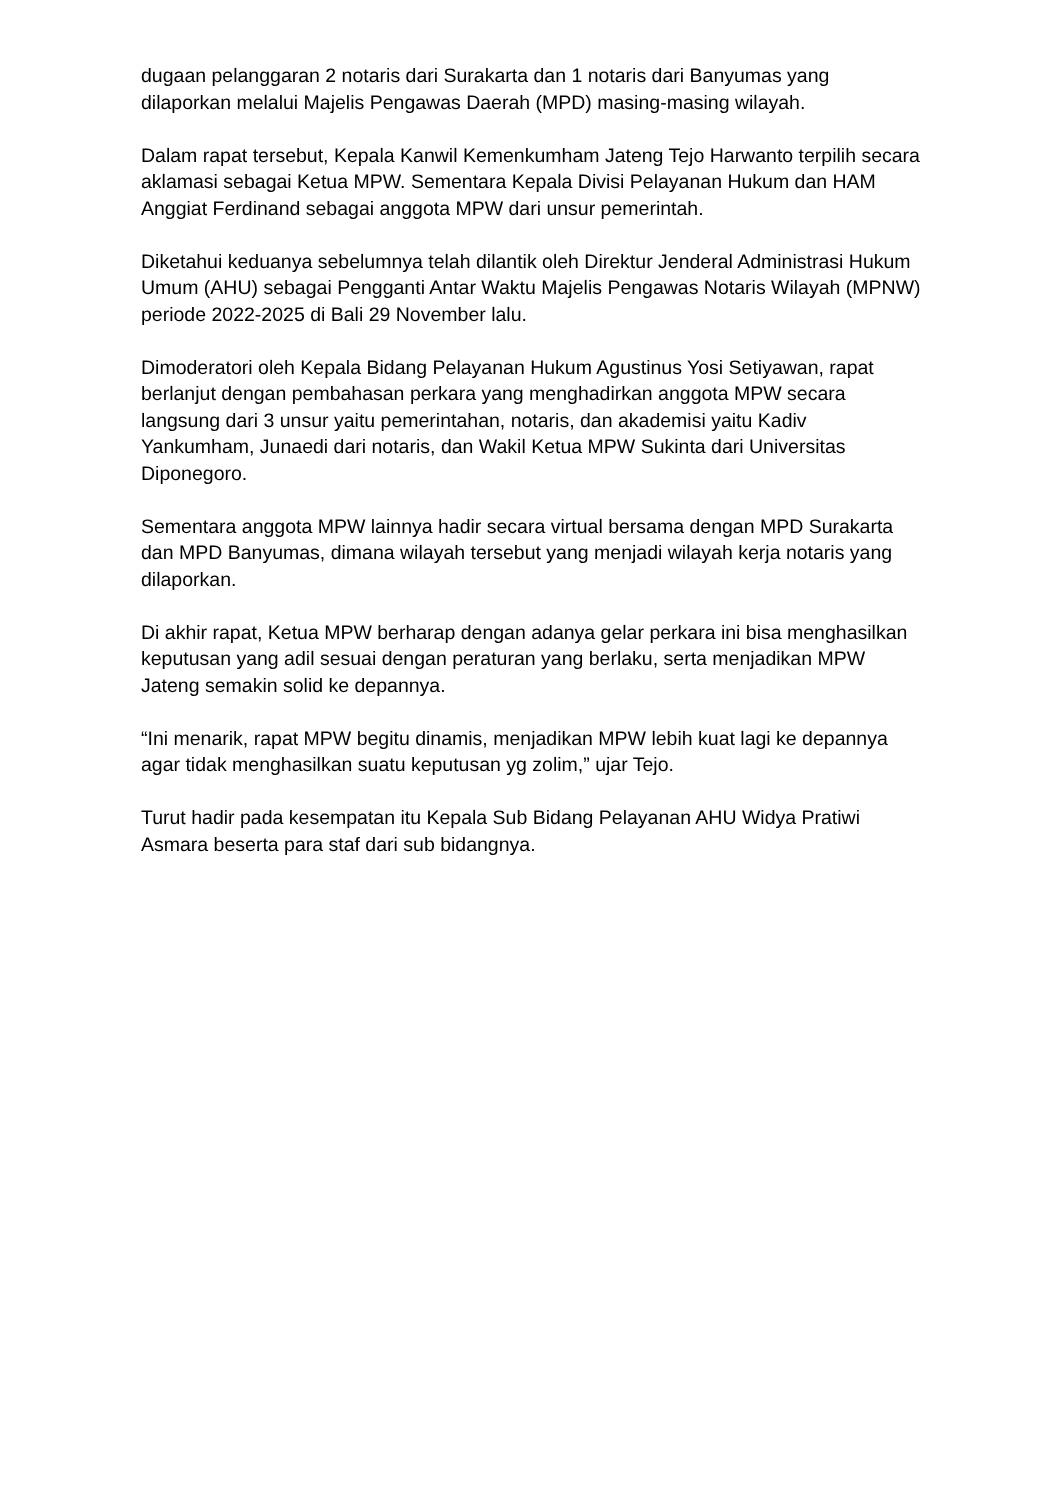dugaan pelanggaran 2 notaris dari Surakarta dan 1 notaris dari Banyumas yang dilaporkan melalui Majelis Pengawas Daerah (MPD) masing-masing wilayah.
Dalam rapat tersebut, Kepala Kanwil Kemenkumham Jateng Tejo Harwanto terpilih secara aklamasi sebagai Ketua MPW. Sementara Kepala Divisi Pelayanan Hukum dan HAM Anggiat Ferdinand sebagai anggota MPW dari unsur pemerintah.
Diketahui keduanya sebelumnya telah dilantik oleh Direktur Jenderal Administrasi Hukum Umum (AHU) sebagai Pengganti Antar Waktu Majelis Pengawas Notaris Wilayah (MPNW) periode 2022-2025 di Bali 29 November lalu.
Dimoderatori oleh Kepala Bidang Pelayanan Hukum Agustinus Yosi Setiyawan, rapat berlanjut dengan pembahasan perkara yang menghadirkan anggota MPW secara langsung dari 3 unsur yaitu pemerintahan, notaris, dan akademisi yaitu Kadiv Yankumham, Junaedi dari notaris, dan Wakil Ketua MPW Sukinta dari Universitas Diponegoro.
Sementara anggota MPW lainnya hadir secara virtual bersama dengan MPD Surakarta dan MPD Banyumas, dimana wilayah tersebut yang menjadi wilayah kerja notaris yang dilaporkan.
Di akhir rapat, Ketua MPW berharap dengan adanya gelar perkara ini bisa menghasilkan keputusan yang adil sesuai dengan peraturan yang berlaku, serta menjadikan MPW Jateng semakin solid ke depannya.
“Ini menarik, rapat MPW begitu dinamis, menjadikan MPW lebih kuat lagi ke depannya agar tidak menghasilkan suatu keputusan yg zolim,” ujar Tejo.
Turut hadir pada kesempatan itu Kepala Sub Bidang Pelayanan AHU Widya Pratiwi Asmara beserta para staf dari sub bidangnya.